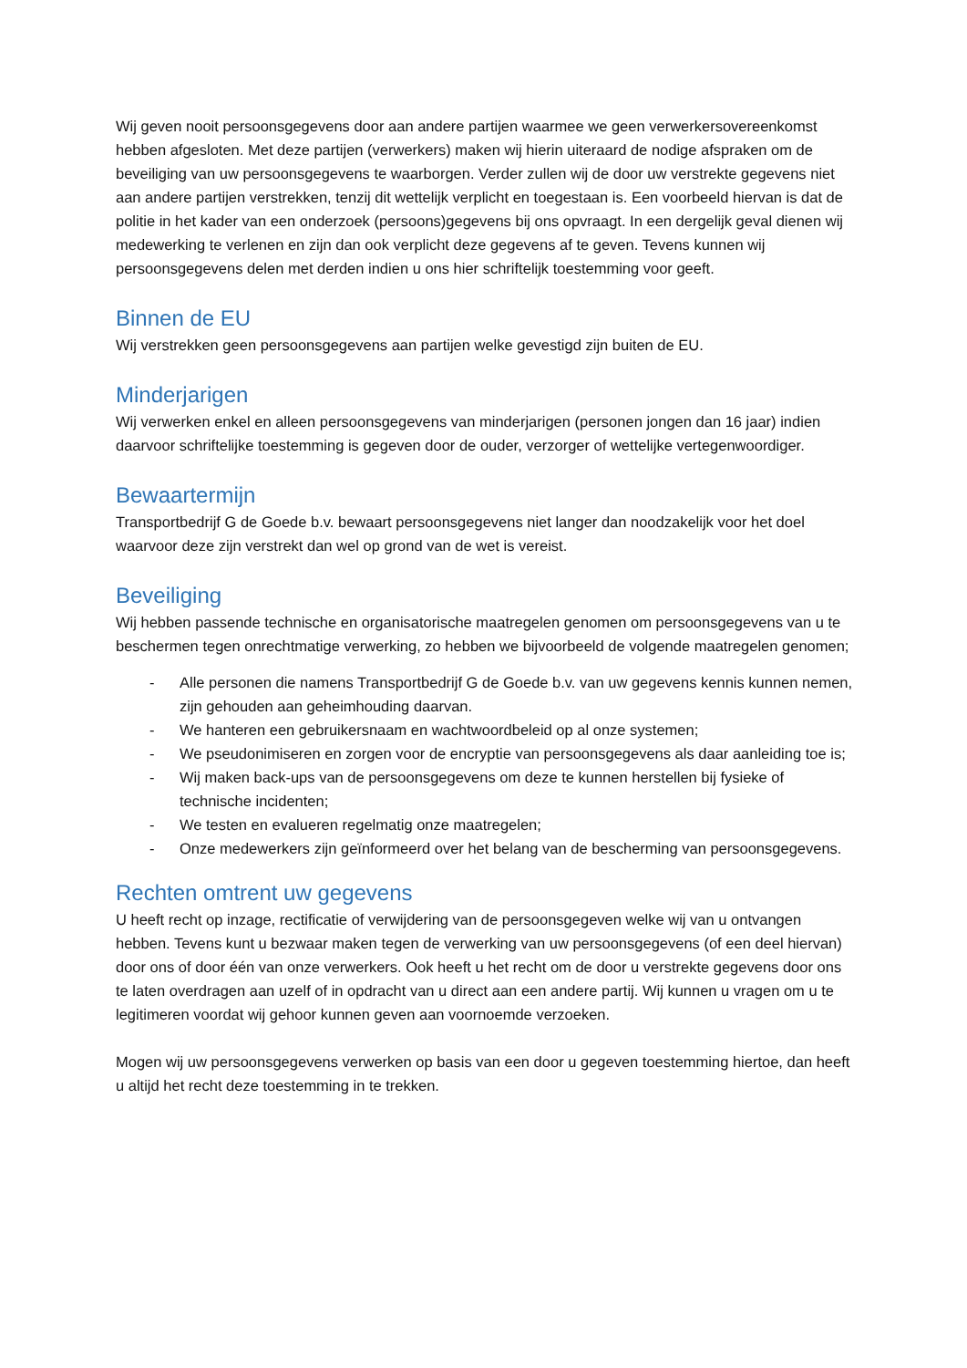Wij geven nooit persoonsgegevens door aan andere partijen waarmee we geen verwerkersovereenkomst hebben afgesloten. Met deze partijen (verwerkers) maken wij hierin uiteraard de nodige afspraken om de beveiliging van uw persoonsgegevens te waarborgen. Verder zullen wij de door uw verstrekte gegevens niet aan andere partijen verstrekken, tenzij dit wettelijk verplicht en toegestaan is. Een voorbeeld hiervan is dat de politie in het kader van een onderzoek (persoons)gegevens bij ons opvraagt. In een dergelijk geval dienen wij medewerking te verlenen en zijn dan ook verplicht deze gegevens af te geven. Tevens kunnen wij persoonsgegevens delen met derden indien u ons hier schriftelijk toestemming voor geeft.
Binnen de EU
Wij verstrekken geen persoonsgegevens aan partijen welke gevestigd zijn buiten de EU.
Minderjarigen
Wij verwerken enkel en alleen persoonsgegevens van minderjarigen (personen jongen dan 16 jaar) indien daarvoor schriftelijke toestemming is gegeven door de ouder, verzorger of wettelijke vertegenwoordiger.
Bewaartermijn
Transportbedrijf G de Goede b.v. bewaart persoonsgegevens niet langer dan noodzakelijk voor het doel waarvoor deze zijn verstrekt dan wel op grond van de wet is vereist.
Beveiliging
Wij hebben passende technische en organisatorische maatregelen genomen om persoonsgegevens van u te beschermen tegen onrechtmatige verwerking, zo hebben we bijvoorbeeld de volgende maatregelen genomen;
- Alle personen die namens Transportbedrijf G de Goede b.v. van uw gegevens kennis kunnen nemen, zijn gehouden aan geheimhouding daarvan.
- We hanteren een gebruikersnaam en wachtwoordbeleid op al onze systemen;
- We pseudonimiseren en zorgen voor de encryptie van persoonsgegevens als daar aanleiding toe is;
- Wij maken back-ups van de persoonsgegevens om deze te kunnen herstellen bij fysieke of technische incidenten;
- We testen en evalueren regelmatig onze maatregelen;
- Onze medewerkers zijn geïnformeerd over het belang van de bescherming van persoonsgegevens.
Rechten omtrent uw gegevens
U heeft recht op inzage, rectificatie of verwijdering van de persoonsgegeven welke wij van u ontvangen hebben. Tevens kunt u bezwaar maken tegen de verwerking van uw persoonsgegevens (of een deel hiervan) door ons of door één van onze verwerkers. Ook heeft u het recht om de door u verstrekte gegevens door ons te laten overdragen aan uzelf of in opdracht van u direct aan een andere partij. Wij kunnen u vragen om u te legitimeren voordat wij gehoor kunnen geven aan voornoemde verzoeken.
Mogen wij uw persoonsgegevens verwerken op basis van een door u gegeven toestemming hiertoe, dan heeft u altijd het recht deze toestemming in te trekken.